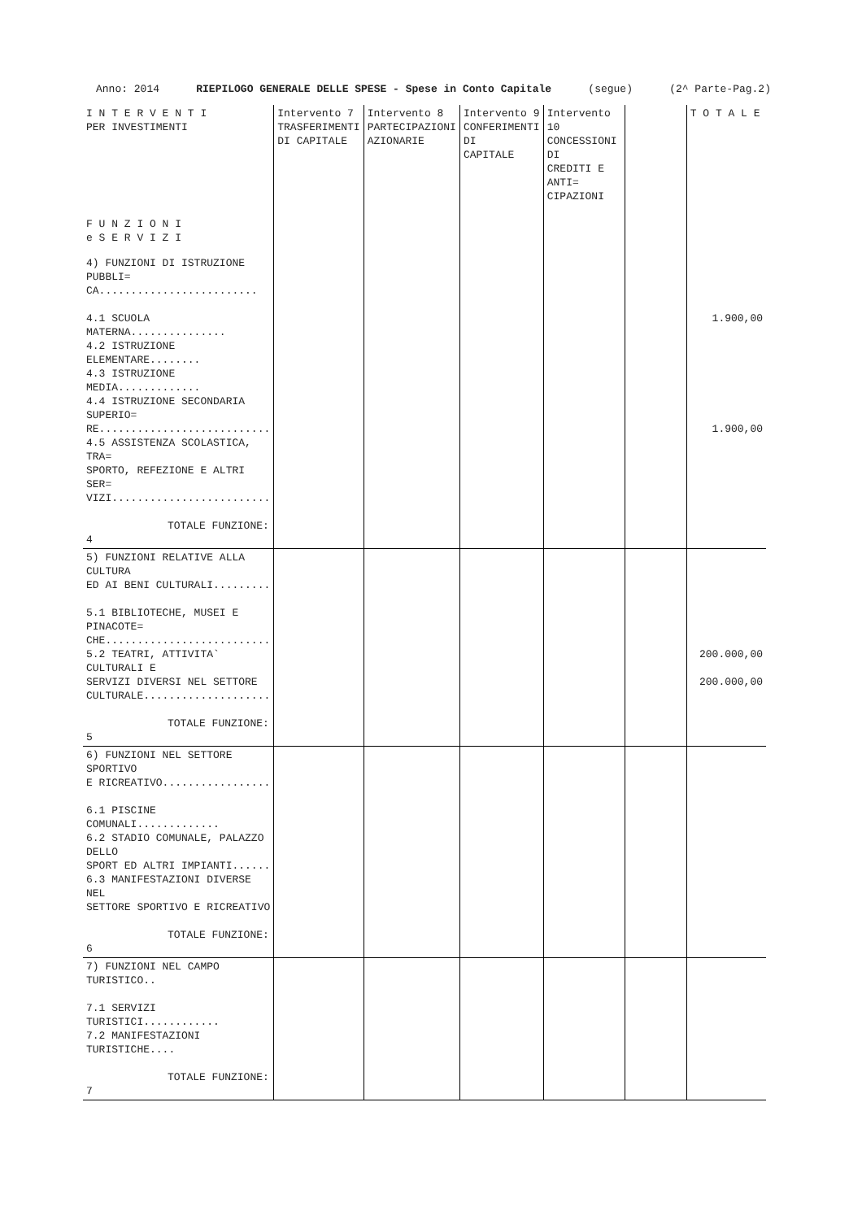Anno: 2014 RIEPILOGO GENERALE DELLE SPESE - Spese in Conto Capitale (segue) (2^ Parte-Pag.2)
| I N T E R V E N T I PER INVESTIMENTI F U N Z I O N I e S E R V I Z I | Intervento 7 TRASFERIMENTI DI CAPITALE | Intervento 8 PARTECIPAZIONI AZIONARIE | Intervento 9 CONFERIMENTI DI CAPITALE | Intervento 10 CONCESSIONI DI CREDITI E ANTI= CIPAZIONI | | T O T A L E |
| --- | --- | --- | --- | --- | --- | --- |
| 4) FUNZIONI DI ISTRUZIONE PUBBLI= CA......................... 4.1 SCUOLA MATERNA............... 4.2 ISTRUZIONE ELEMENTARE........ 4.3 ISTRUZIONE MEDIA............. 4.4 ISTRUZIONE SECONDARIA SUPERIO= RE........................... 4.5 ASSISTENZA SCOLASTICA, TRA= SPORTO, REFEZIONE E ALTRI SER= VIZI......................... TOTALE FUNZIONE: 4 | | | | | | 1.900,00 1.900,00 |
| 5) FUNZIONI RELATIVE ALLA CULTURA ED AI BENI CULTURALI......... 5.1 BIBLIOTECHE, MUSEI E PINACOTE= CHE.......................... 5.2 TEATRI, ATTIVITA` CULTURALI E SERVIZI DIVERSI NEL SETTORE CULTURALE.................... TOTALE FUNZIONE: 5 | | | | | | 200.000,00 200.000,00 |
| 6) FUNZIONI NEL SETTORE SPORTIVO E RICREATIVO................. 6.1 PISCINE COMUNALI............. 6.2 STADIO COMUNALE, PALAZZO DELLO SPORT ED ALTRI IMPIANTI...... 6.3 MANIFESTAZIONI DIVERSE NEL SETTORE SPORTIVO E RICREATIVO TOTALE FUNZIONE: 6 | | | | | | |
| 7) FUNZIONI NEL CAMPO TURISTICO.. 7.1 SERVIZI TURISTICI............ 7.2 MANIFESTAZIONI TURISTICHE.... TOTALE FUNZIONE: 7 | | | | | | |